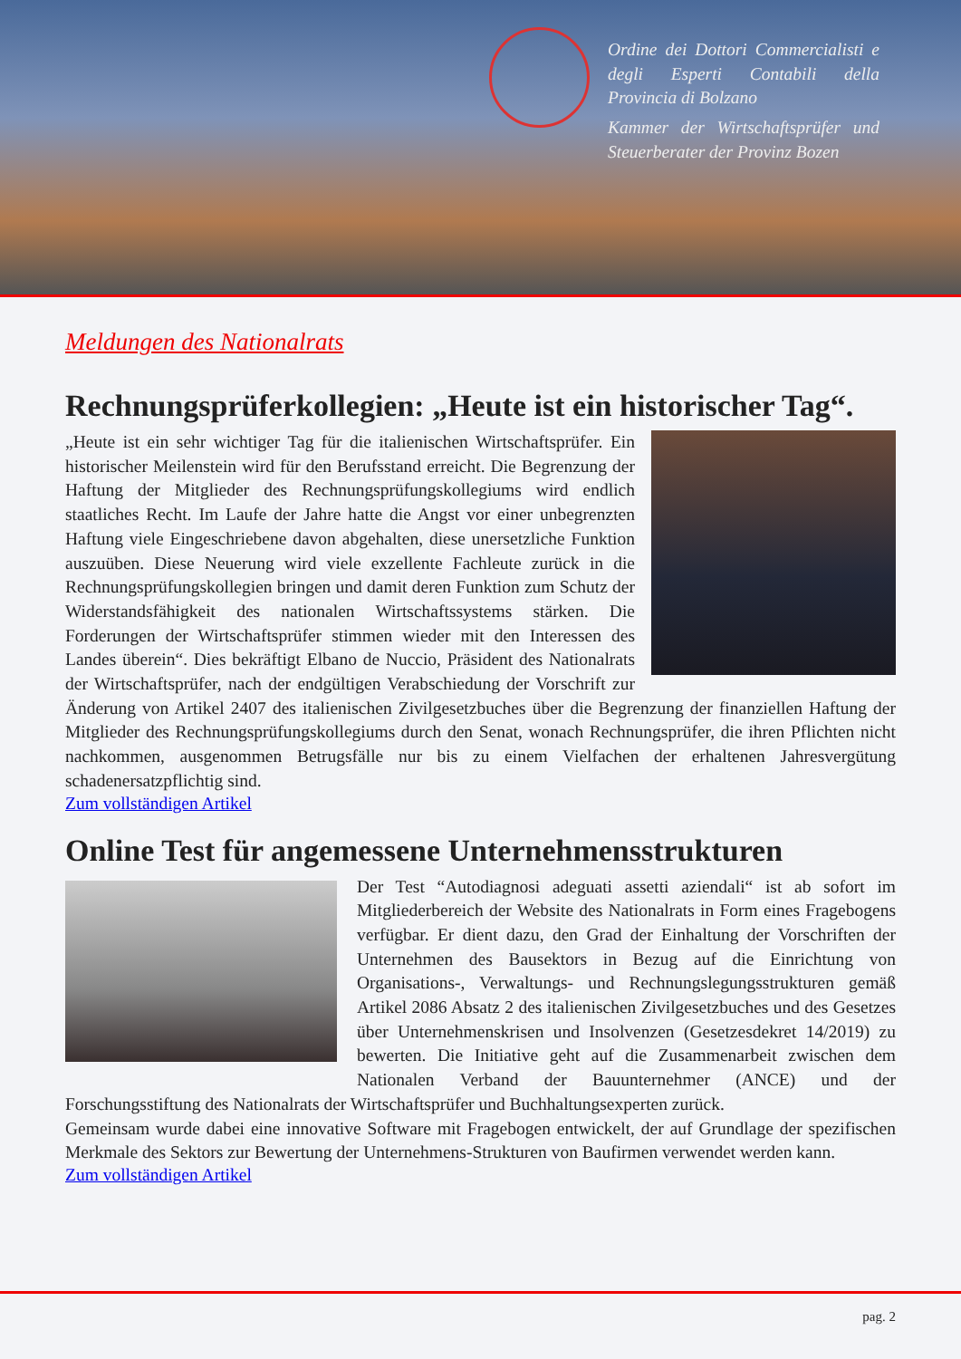Ordine dei Dottori Commercialisti e degli Esperti Contabili della Provincia di Bolzano
Kammer der Wirtschaftsprüfer und Steuerberater der Provinz Bozen
Meldungen des Nationalrats
Rechnungsprüferkollegien: „Heute ist ein historischer Tag“.
„Heute ist ein sehr wichtiger Tag für die italienischen Wirtschaftsprüfer. Ein historischer Meilenstein wird für den Berufsstand erreicht. Die Begrenzung der Haftung der Mitglieder des Rechnungsprüfungskollegiums wird endlich staatliches Recht. Im Laufe der Jahre hatte die Angst vor einer unbegrenzten Haftung viele Eingeschriebene davon abgehalten, diese unersetzliche Funktion auszuüben. Diese Neuerung wird viele exzellente Fachleute zurück in die Rechnungsprüfungskollegien bringen und damit deren Funktion zum Schutz der Widerstandsfähigkeit des nationalen Wirtschaftssystems stärken. Die Forderungen der Wirtschaftsprüfer stimmen wieder mit den Interessen des Landes überein“. Dies bekräftigt Elbano de Nuccio, Präsident des Nationalrats der Wirtschaftsprüfer, nach der endgültigen Verabschiedung der Vorschrift zur Änderung von Artikel 2407 des italienischen Zivilgesetzbuches über die Begrenzung der finanziellen Haftung der Mitglieder des Rechnungsprüfungskollegiums durch den Senat, wonach Rechnungsprüfer, die ihren Pflichten nicht nachkommen, ausgenommen Betrugsfälle nur bis zu einem Vielfachen der erhaltenen Jahresvergütung schadenersatzpflichtig sind.
Zum vollständigen Artikel
Online Test für angemessene Unternehmensstrukturen
Der Test “Autodiagnosi adeguati assetti aziendali“ ist ab sofort im Mitgliederbereich der Website des Nationalrats in Form eines Fragebogens verfügbar. Er dient dazu, den Grad der Einhaltung der Vorschriften der Unternehmen des Bausektors in Bezug auf die Einrichtung von Organisations-, Verwaltungs- und Rechnungslegungsstrukturen gemäß Artikel 2086 Absatz 2 des italienischen Zivilgesetzbuches und des Gesetzes über Unternehmenskrisen und Insolvenzen (Gesetzesdekret 14/2019) zu bewerten. Die Initiative geht auf die Zusammenarbeit zwischen dem Nationalen Verband der Bauunternehmer (ANCE) und der Forschungsstiftung des Nationalrats der Wirtschaftsprüfer und Buchhaltungsexperten zurück.
Gemeinsam wurde dabei eine innovative Software mit Fragebogen entwickelt, der auf Grundlage der spezifischen Merkmale des Sektors zur Bewertung der Unternehmens-Strukturen von Baufirmen verwendet werden kann.
Zum vollständigen Artikel
pag. 2